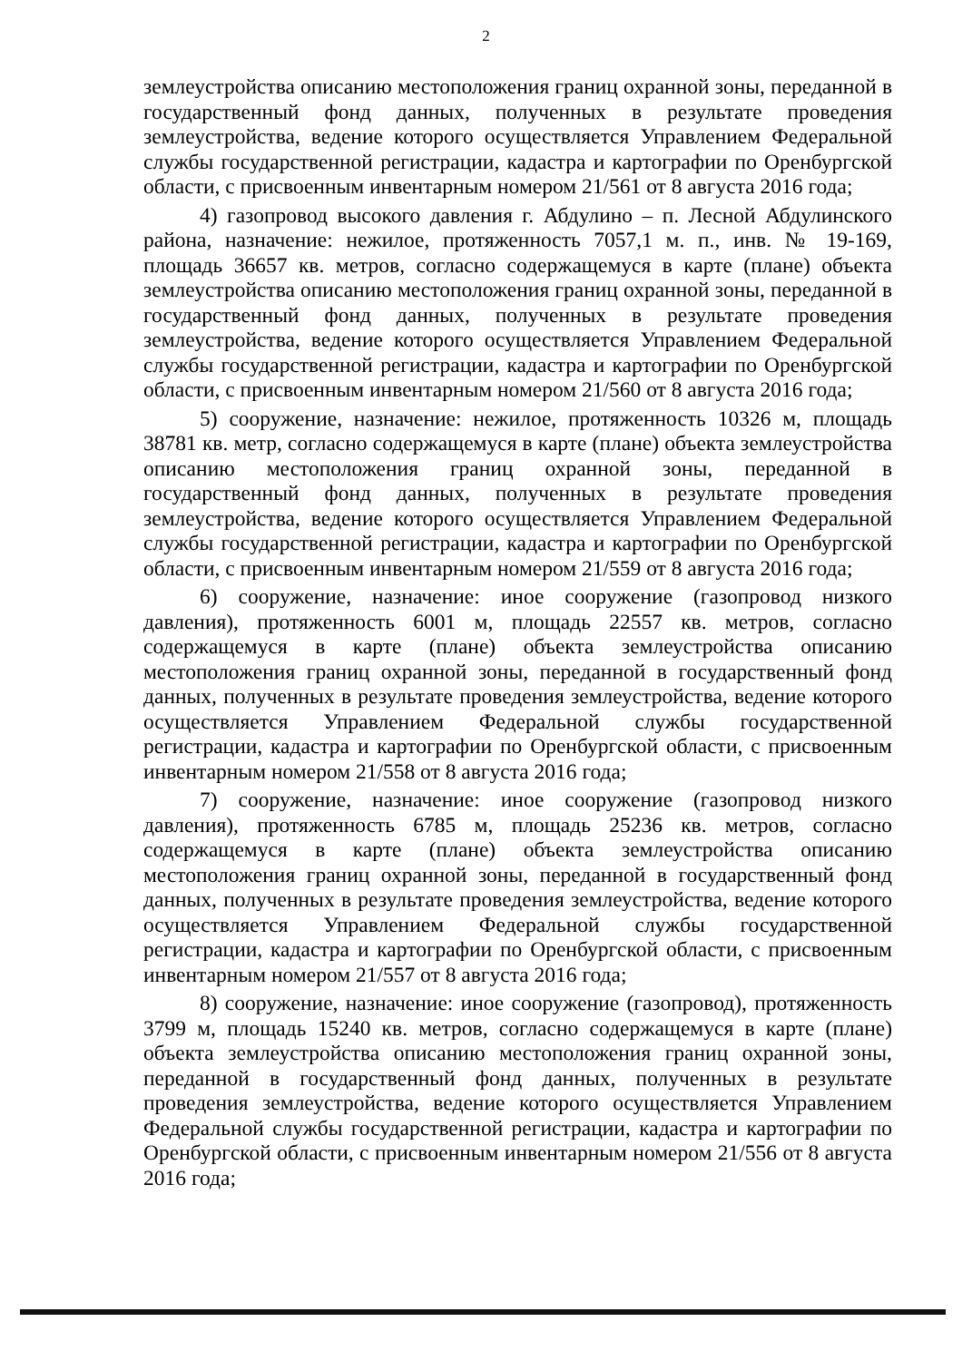2
землеустройства описанию местоположения границ охранной зоны, переданной в государственный фонд данных, полученных в результате проведения землеустройства, ведение которого осуществляется Управлением Федеральной службы государственной регистрации, кадастра и картографии по Оренбургской области, с присвоенным инвентарным номером 21/561 от 8 августа 2016 года;
4) газопровод высокого давления г. Абдулино – п. Лесной Абдулинского района, назначение: нежилое, протяженность 7057,1 м. п., инв. № 19-169, площадь 36657 кв. метров, согласно содержащемуся в карте (плане) объекта землеустройства описанию местоположения границ охранной зоны, переданной в государственный фонд данных, полученных в результате проведения землеустройства, ведение которого осуществляется Управлением Федеральной службы государственной регистрации, кадастра и картографии по Оренбургской области, с присвоенным инвентарным номером 21/560 от 8 августа 2016 года;
5) сооружение, назначение: нежилое, протяженность 10326 м, площадь 38781 кв. метр, согласно содержащемуся в карте (плане) объекта землеустройства описанию местоположения границ охранной зоны, переданной в государственный фонд данных, полученных в результате проведения землеустройства, ведение которого осуществляется Управлением Федеральной службы государственной регистрации, кадастра и картографии по Оренбургской области, с присвоенным инвентарным номером 21/559 от 8 августа 2016 года;
6) сооружение, назначение: иное сооружение (газопровод низкого давления), протяженность 6001 м, площадь 22557 кв. метров, согласно содержащемуся в карте (плане) объекта землеустройства описанию местоположения границ охранной зоны, переданной в государственный фонд данных, полученных в результате проведения землеустройства, ведение которого осуществляется Управлением Федеральной службы государственной регистрации, кадастра и картографии по Оренбургской области, с присвоенным инвентарным номером 21/558 от 8 августа 2016 года;
7) сооружение, назначение: иное сооружение (газопровод низкого давления), протяженность 6785 м, площадь 25236 кв. метров, согласно содержащемуся в карте (плане) объекта землеустройства описанию местоположения границ охранной зоны, переданной в государственный фонд данных, полученных в результате проведения землеустройства, ведение которого осуществляется Управлением Федеральной службы государственной регистрации, кадастра и картографии по Оренбургской области, с присвоенным инвентарным номером 21/557 от 8 августа 2016 года;
8) сооружение, назначение: иное сооружение (газопровод), протяженность 3799 м, площадь 15240 кв. метров, согласно содержащемуся в карте (плане) объекта землеустройства описанию местоположения границ охранной зоны, переданной в государственный фонд данных, полученных в результате проведения землеустройства, ведение которого осуществляется Управлением Федеральной службы государственной регистрации, кадастра и картографии по Оренбургской области, с присвоенным инвентарным номером 21/556 от 8 августа 2016 года;